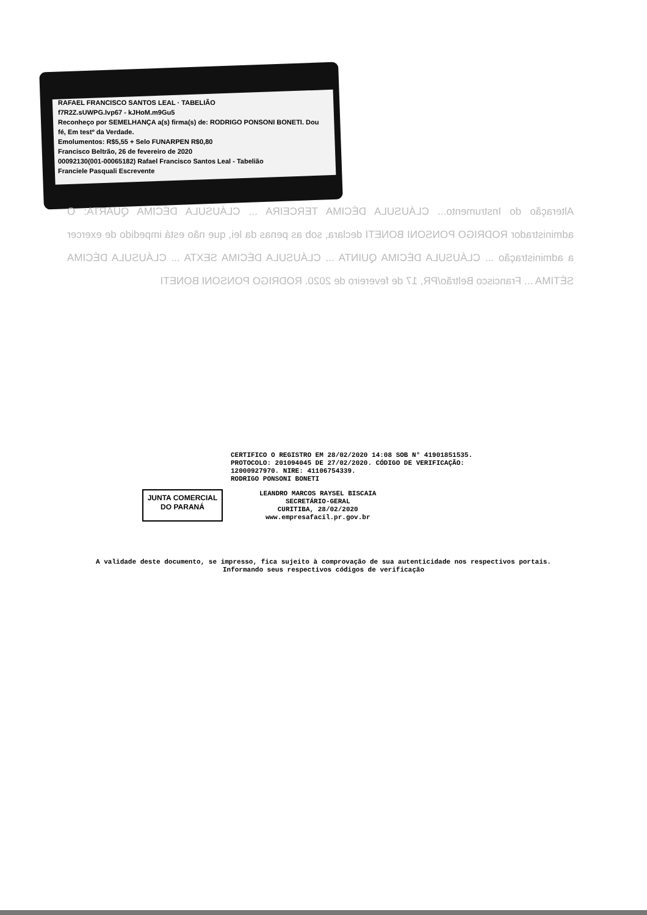RAFAEL FRANCISCO SANTOS LEAL · TABELIÃO
f7R2Z.sUWPG.lvp67 - kJHoM.m9Gu5
Reconheço por SEMELHANÇA a(s) firma(s) de: RODRIGO PONSONI BONETI. Dou fé, Em testº da Verdade.
Emolumentos: R$5,55 + Selo FUNARPEN R$0,80
Francisco Beltrão, 26 de fevereiro de 2020
00092130(001-00065182) Rafael Francisco Santos Leal - Tabelião
Franciele Pasquali Escrevente
Alteração do Instrumento... CLÁUSULA DÉCIMA TERCEIRA ... CLÁUSULA DÉCIMA QUARTA: O administrador RODRIGO PONSONI BONETI declara, sob as penas da lei, que não está impedido de exercer a administração ... CLÁUSULA DÉCIMA QUINTA ... CLÁUSULA DÉCIMA SEXTA ... CLÁUSULA DÉCIMA SÉTIMA ... Francisco Beltrão/PR, 17 de fevereiro de 2020. RODRIGO PONSONI BONETI
CERTIFICO O REGISTRO EM 28/02/2020 14:08 SOB N° 41901851535.
PROTOCOLO: 201094045 DE 27/02/2020. CÓDIGO DE VERIFICAÇÃO:
12000927970. NIRE: 41106754339.
RODRIGO PONSONI BONETI
JUNTA COMERCIAL
DO PARANÁ
LEANDRO MARCOS RAYSEL BISCAIA
SECRETÁRIO-GERAL
CURITIBA, 28/02/2020
www.empresafacil.pr.gov.br
A validade deste documento, se impresso, fica sujeito à comprovação de sua autenticidade nos respectivos portais.
Informando seus respectivos códigos de verificação